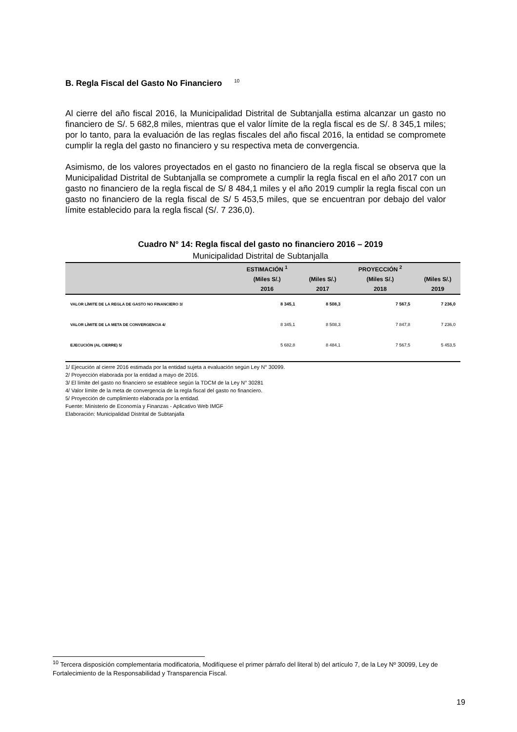B. Regla Fiscal del Gasto No Financiero <sup>10</sup>
Al cierre del año fiscal 2016, la Municipalidad Distrital de Subtanjalla estima alcanzar un gasto no financiero de S/. 5 682,8 miles, mientras que el valor límite de la regla fiscal es de S/. 8 345,1 miles; por lo tanto, para la evaluación de las reglas fiscales del año fiscal 2016, la entidad se compromete cumplir la regla del gasto no financiero y su respectiva meta de convergencia.
Asimismo, de los valores proyectados en el gasto no financiero de la regla fiscal se observa que la Municipalidad Distrital de Subtanjalla se compromete a cumplir la regla fiscal en el año 2017 con un gasto no financiero de la regla fiscal de S/ 8 484,1 miles y el año 2019 cumplir la regla fiscal con un gasto no financiero de la regla fiscal de S/ 5 453,5 miles, que se encuentran por debajo del valor límite establecido para la regla fiscal (S/. 7 236,0).
Cuadro N° 14: Regla fiscal del gasto no financiero 2016 – 2019
Municipalidad Distrital de Subtanjalla
| | ESTIMACIÓN <sup>1</sup> | | PROYECCIÓN <sup>2</sup> | |
| --- | --- | --- | --- | --- |
| | (Miles S/.) | (Miles S/.) | (Miles S/.) | (Miles S/.) |
| | 2016 | 2017 | 2018 | 2019 |
| VALOR LÍMITE DE LA REGLA DE GASTO NO FINANCIERO 3/ | 8 345,1 | 8 508,3 | 7 567,5 | 7 236,0 |
| VALOR LÍMITE DE LA META DE CONVERGENCIA 4/ | 8 345,1 | 8 508,3 | 7 847,8 | 7 236,0 |
| EJECUCIÓN (AL CIERRE) 5/ | 5 682,8 | 8 484,1 | 7 567,5 | 5 453,5 |
1/ Ejecución al cierre 2016 estimada por la entidad sujeta a evaluación según Ley N° 30099.
2/ Proyección elaborada por la entidad a mayo de 2016.
3/ El límite del gasto no financiero se establece según la TDCM de la Ley N° 30281
4/ Valor límite de la meta de convergencia de la regla fiscal del gasto no financiero.
5/ Proyección de cumplimiento elaborada por la entidad.
Fuente: Ministerio de Economía y Finanzas - Aplicativo Web IMGF
Elaboración: Municipalidad Distrital de Subtanjalla
<sup>10</sup> Tercera disposición complementaria modificatoria, Modifíquese el primer párrafo del literal b) del artículo 7, de la Ley Nº 30099, Ley de Fortalecimiento de la Responsabilidad y Transparencia Fiscal.
19